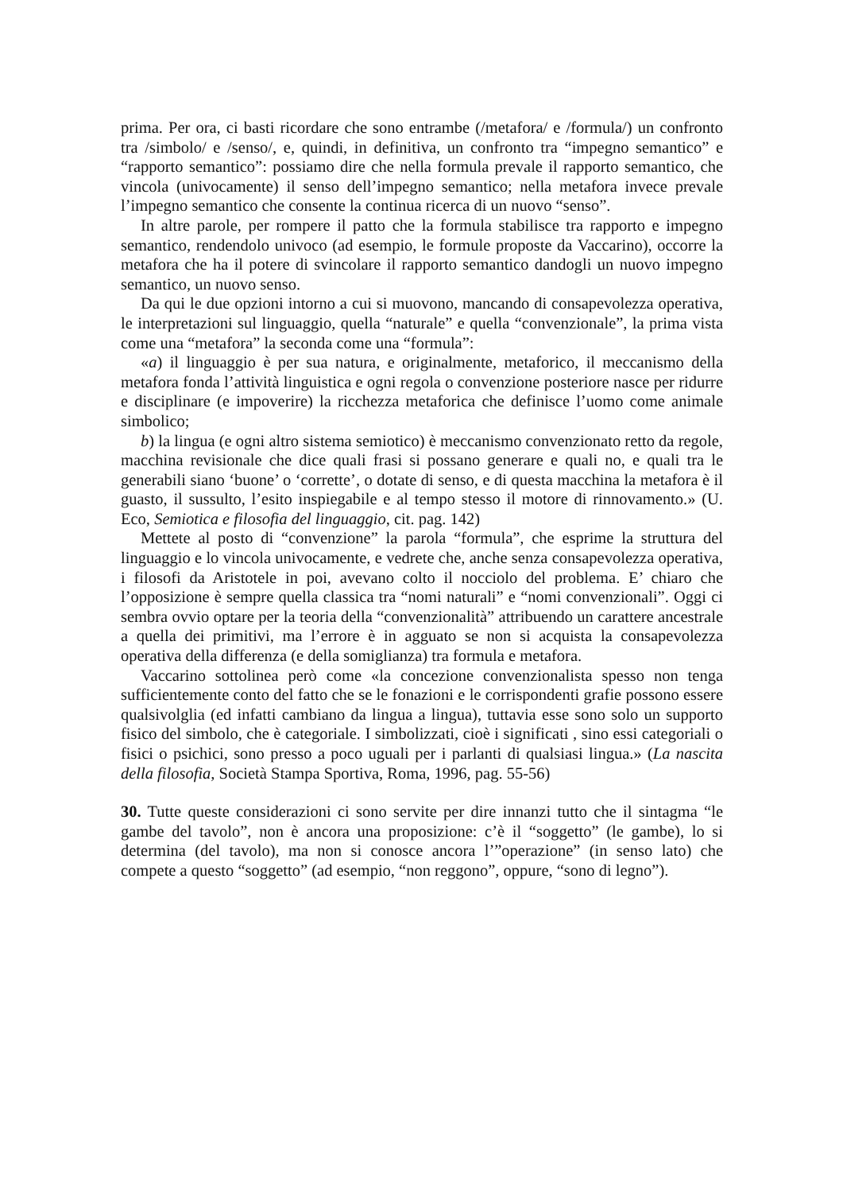prima. Per ora, ci basti ricordare che sono entrambe (/metafora/ e /formula/) un confronto tra /simbolo/ e /senso/, e, quindi, in definitiva, un confronto tra “impegno semantico” e “rapporto semantico”: possiamo dire che nella formula prevale il rapporto semantico, che vincola (univocamente) il senso dell’impegno semantico; nella metafora invece prevale l’impegno semantico che consente la continua ricerca di un nuovo “senso”.
In altre parole, per rompere il patto che la formula stabilisce tra rapporto e impegno semantico, rendendolo univoco (ad esempio, le formule proposte da Vaccarino), occorre la metafora che ha il potere di svincolare il rapporto semantico dandogli un nuovo impegno semantico, un nuovo senso.
Da qui le due opzioni intorno a cui si muovono, mancando di consapevolezza operativa, le interpretazioni sul linguaggio, quella “naturale” e quella “convenzionale”, la prima vista come una “metafora” la seconda come una “formula”:
«a) il linguaggio è per sua natura, e originalmente, metaforico, il meccanismo della metafora fonda l’attività linguistica e ogni regola o convenzione posteriore nasce per ridurre e disciplinare (e impoverire) la ricchezza metaforica che definisce l’uomo come animale simbolico;
b) la lingua (e ogni altro sistema semiotico) è meccanismo convenzionato retto da regole, macchina revisionale che dice quali frasi si possano generare e quali no, e quali tra le generabili siano ‘buone’ o ‘corrette’, o dotate di senso, e di questa macchina la metafora è il guasto, il sussulto, l’esito inspiegabile e al tempo stesso il motore di rinnovamento.» (U. Eco, Semiotica e filosofia del linguaggio, cit. pag. 142)
Mettete al posto di “convenzione” la parola “formula”, che esprime la struttura del linguaggio e lo vincola univocamente, e vedrete che, anche senza consapevolezza operativa, i filosofi da Aristotele in poi, avevano colto il nocciolo del problema. E’ chiaro che l’opposizione è sempre quella classica tra “nomi naturali” e “nomi convenzionali”. Oggi ci sembra ovvio optare per la teoria della “convenzionalità” attribuendo un carattere ancestrale a quella dei primitivi, ma l’errore è in agguato se non si acquista la consapevolezza operativa della differenza (e della somiglianza) tra formula e metafora.
Vaccarino sottolinea però come «la concezione convenzionalista spesso non tenga sufficientemente conto del fatto che se le fonazioni e le corrispondenti grafie possono essere qualsivolglia (ed infatti cambiano da lingua a lingua), tuttavia esse sono solo un supporto fisico del simbolo, che è categoriale. I simbolizzati, cioè i significati , sino essi categoriali o fisici o psichici, sono presso a poco uguali per i parlanti di qualsiasi lingua.» (La nascita della filosofia, Società Stampa Sportiva, Roma, 1996, pag. 55-56)
30. Tutte queste considerazioni ci sono servite per dire innanzi tutto che il sintagma “le gambe del tavolo”, non è ancora una proposizione: c’è il “soggetto” (le gambe), lo si determina (del tavolo), ma non si conosce ancora l’”operazione” (in senso lato) che compete a questo “soggetto” (ad esempio, “non reggono”, oppure, “sono di legno”).